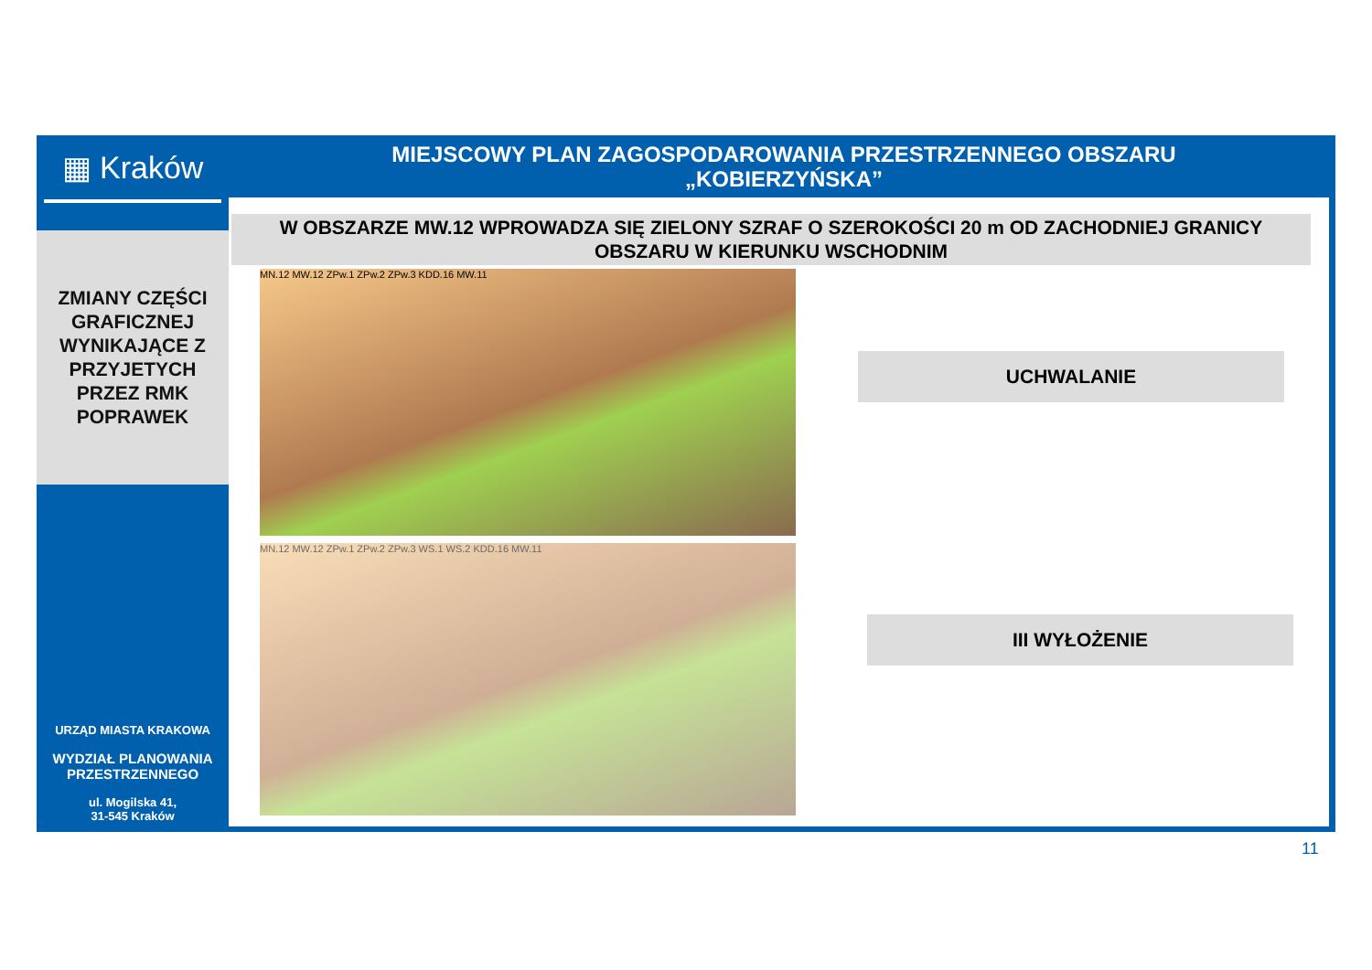▦ Kraków
ZMIANY CZĘŚCI
GRAFICZNEJ
WYNIKAJĄCE Z
PRZYJETYCH
PRZEZ RMK
POPRAWEK
URZĄD MIASTA KRAKOWA
WYDZIAŁ PLANOWANIA
PRZESTRZENNEGO
ul. Mogilska 41,
31-545 Kraków
MIEJSCOWY PLAN ZAGOSPODAROWANIA PRZESTRZENNEGO OBSZARU
„KOBIERZYŃSKA”
W OBSZARZE MW.12 WPROWADZA SIĘ ZIELONY SZRAF O SZEROKOŚCI 20 m OD ZACHODNIEJ GRANICY OBSZARU W KIERUNKU WSCHODNIM
MN.12 MW.12 ZPw.1 ZPw.2 ZPw.3 KDD.16 MW.11
MN.12 MW.12 ZPw.1 ZPw.2 ZPw.3 WS.1 WS.2 KDD.16 MW.11
UCHWALANIE
III WYŁOŻENIE
11